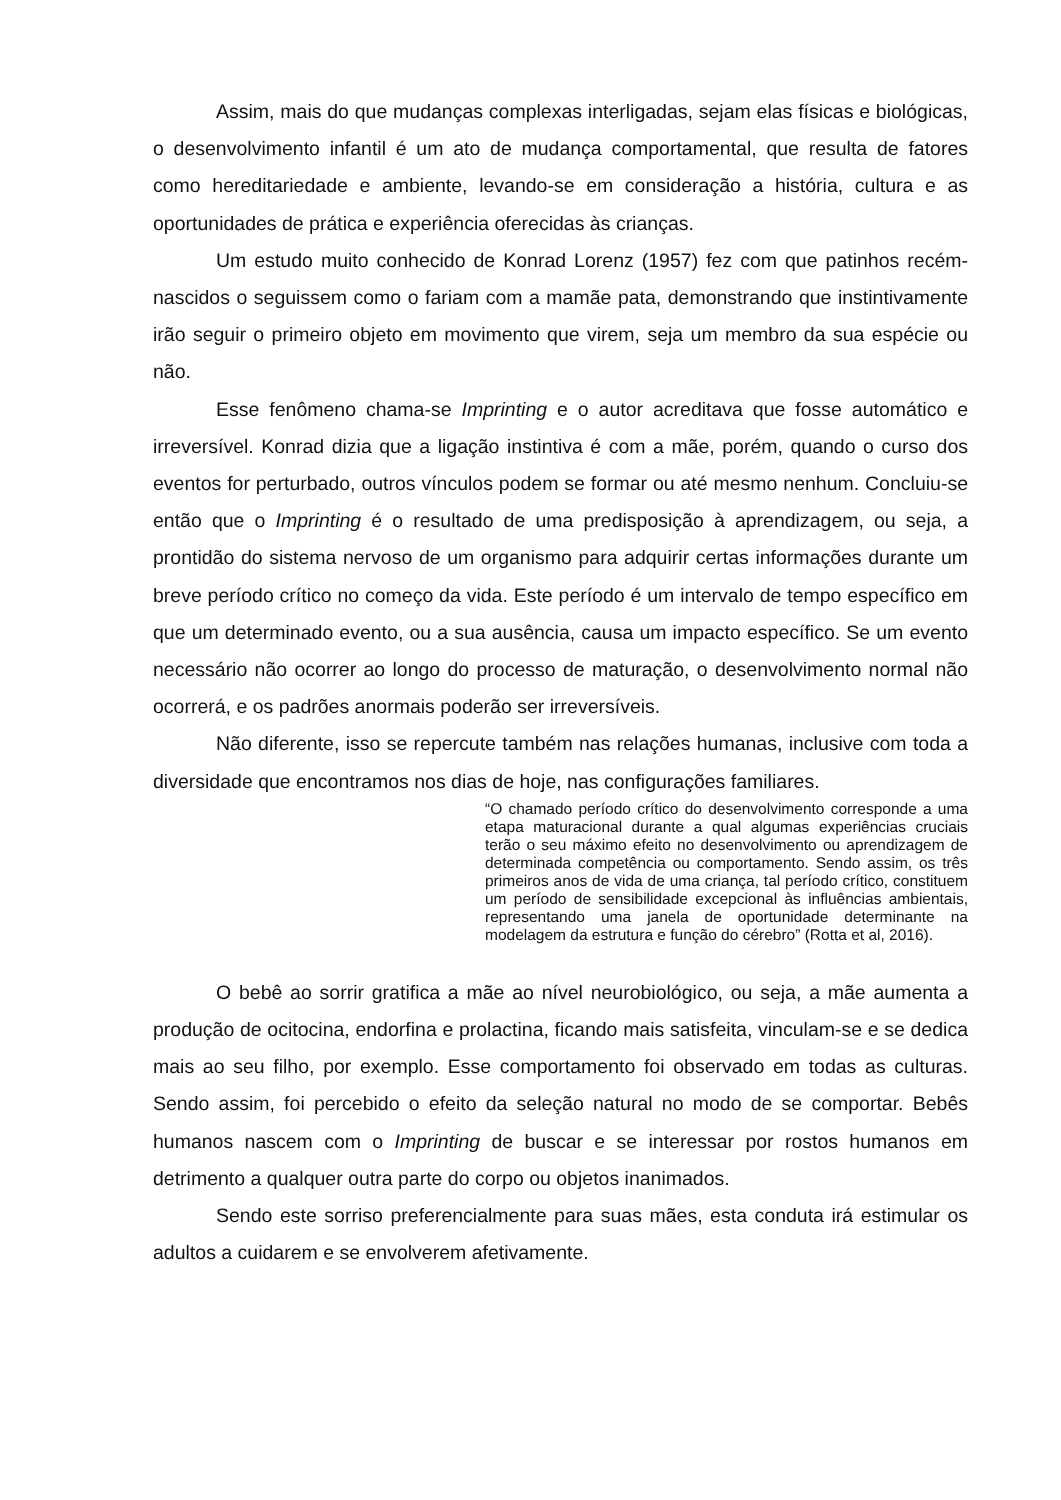Assim, mais do que mudanças complexas interligadas, sejam elas físicas e biológicas, o desenvolvimento infantil é um ato de mudança comportamental, que resulta de fatores como hereditariedade e ambiente, levando-se em consideração a história, cultura e as oportunidades de prática e experiência oferecidas às crianças.
Um estudo muito conhecido de Konrad Lorenz (1957) fez com que patinhos recém-nascidos o seguissem como o fariam com a mamãe pata, demonstrando que instintivamente irão seguir o primeiro objeto em movimento que virem, seja um membro da sua espécie ou não.
Esse fenômeno chama-se Imprinting e o autor acreditava que fosse automático e irreversível. Konrad dizia que a ligação instintiva é com a mãe, porém, quando o curso dos eventos for perturbado, outros vínculos podem se formar ou até mesmo nenhum. Concluiu-se então que o Imprinting é o resultado de uma predisposição à aprendizagem, ou seja, a prontidão do sistema nervoso de um organismo para adquirir certas informações durante um breve período crítico no começo da vida. Este período é um intervalo de tempo específico em que um determinado evento, ou a sua ausência, causa um impacto específico. Se um evento necessário não ocorrer ao longo do processo de maturação, o desenvolvimento normal não ocorrerá, e os padrões anormais poderão ser irreversíveis.
Não diferente, isso se repercute também nas relações humanas, inclusive com toda a diversidade que encontramos nos dias de hoje, nas configurações familiares.
“O chamado período crítico do desenvolvimento corresponde a uma etapa maturacional durante a qual algumas experiências cruciais terão o seu máximo efeito no desenvolvimento ou aprendizagem de determinada competência ou comportamento. Sendo assim, os três primeiros anos de vida de uma criança, tal período crítico, constituem um período de sensibilidade excepcional às influências ambientais, representando uma janela de oportunidade determinante na modelagem da estrutura e função do cérebro” (Rotta et al, 2016).
O bebê ao sorrir gratifica a mãe ao nível neurobiológico, ou seja, a mãe aumenta a produção de ocitocina, endorfina e prolactina, ficando mais satisfeita, vinculam-se e se dedica mais ao seu filho, por exemplo. Esse comportamento foi observado em todas as culturas. Sendo assim, foi percebido o efeito da seleção natural no modo de se comportar. Bebês humanos nascem com o Imprinting de buscar e se interessar por rostos humanos em detrimento a qualquer outra parte do corpo ou objetos inanimados.
Sendo este sorriso preferencialmente para suas mães, esta conduta irá estimular os adultos a cuidarem e se envolverem afetivamente.